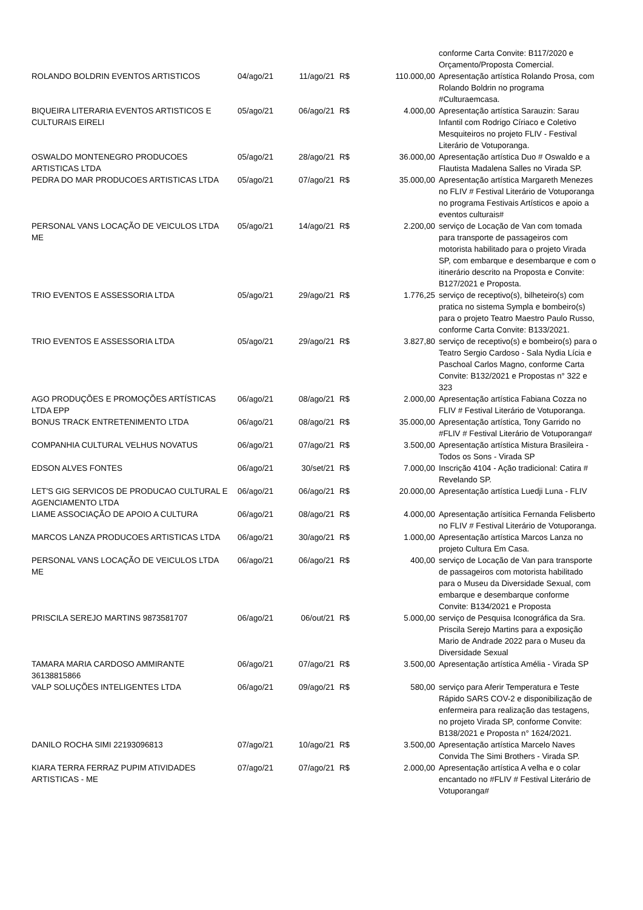| | | | | | conforme Carta Convite: B117/2020 e Orçamento/Proposta Comercial. |
| ROLANDO BOLDRIN EVENTOS ARTISTICOS | 04/ago/21 | 11/ago/21 | R$ | 110.000,00 | Apresentação artística Rolando Prosa, com Rolando Boldrin no programa #Culturaemcasa. |
| BIQUEIRA LITERARIA EVENTOS ARTISTICOS E CULTURAIS EIRELI | 05/ago/21 | 06/ago/21 | R$ | 4.000,00 | Apresentação artística Sarauzin: Sarau Infantil com Rodrigo Círiaco e Coletivo Mesquiteiros no projeto FLIV - Festival Literário de Votuporanga. |
| OSWALDO MONTENEGRO PRODUCOES ARTISTICAS LTDA | 05/ago/21 | 28/ago/21 | R$ | 36.000,00 | Apresentação artística Duo # Oswaldo e a Flautista Madalena Salles no Virada SP. |
| PEDRA DO MAR PRODUCOES ARTISTICAS LTDA | 05/ago/21 | 07/ago/21 | R$ | 35.000,00 | Apresentação artística Margareth Menezes no FLIV # Festival Literário de Votuporanga no programa Festivais Artísticos e apoio a eventos culturais# |
| PERSONAL VANS LOCAÇÃO DE VEICULOS LTDA ME | 05/ago/21 | 14/ago/21 | R$ | 2.200,00 | serviço de Locação de Van com tomada para transporte de passageiros com motorista habilitado para o projeto Virada SP, com embarque e desembarque e com o itinerário descrito na Proposta e Convite: B127/2021 e Proposta. |
| TRIO EVENTOS E ASSESSORIA LTDA | 05/ago/21 | 29/ago/21 | R$ | 1.776,25 | serviço de receptivo(s), bilheteiro(s) com pratica no sistema Sympla e bombeiro(s) para o projeto Teatro Maestro Paulo Russo, conforme Carta Convite: B133/2021. |
| TRIO EVENTOS E ASSESSORIA LTDA | 05/ago/21 | 29/ago/21 | R$ | 3.827,80 | serviço de receptivo(s) e bombeiro(s) para o Teatro Sergio Cardoso - Sala Nydia Lícia e Paschoal Carlos Magno, conforme Carta Convite: B132/2021 e Propostas n° 322 e 323 |
| AGO PRODUÇÕES E PROMOÇÕES ARTÍSTICAS LTDA EPP | 06/ago/21 | 08/ago/21 | R$ | 2.000,00 | Apresentação artística Fabiana Cozza no FLIV # Festival Literário de Votuporanga. |
| BONUS TRACK ENTRETENIMENTO LTDA | 06/ago/21 | 08/ago/21 | R$ | 35.000,00 | Apresentação artística, Tony Garrido no #FLIV # Festival Literário de Votuporanga# |
| COMPANHIA CULTURAL VELHUS NOVATUS | 06/ago/21 | 07/ago/21 | R$ | 3.500,00 | Apresentação artística Mistura Brasileira - Todos os Sons - Virada SP |
| EDSON ALVES FONTES | 06/ago/21 | 30/set/21 | R$ | 7.000,00 | Inscrição 4104 - Ação tradicional: Catira # Revelando SP. |
| LET'S GIG SERVICOS DE PRODUCAO CULTURAL E AGENCIAMENTO LTDA | 06/ago/21 | 06/ago/21 | R$ | 20.000,00 | Apresentação artística Luedji Luna - FLIV |
| LIAME ASSOCIAÇÃO DE APOIO A CULTURA | 06/ago/21 | 08/ago/21 | R$ | 4.000,00 | Apresentação artísitica Fernanda Felisberto no FLIV # Festival Literário de Votuporanga. |
| MARCOS LANZA PRODUCOES ARTISTICAS LTDA | 06/ago/21 | 30/ago/21 | R$ | 1.000,00 | Apresentação artística Marcos Lanza no projeto Cultura Em Casa. |
| PERSONAL VANS LOCAÇÃO DE VEICULOS LTDA ME | 06/ago/21 | 06/ago/21 | R$ | 400,00 | serviço de Locação de Van para transporte de passageiros com motorista habilitado para o Museu da Diversidade Sexual, com embarque e desembarque conforme Convite: B134/2021 e Proposta |
| PRISCILA SEREJO MARTINS 9873581707 | 06/ago/21 | 06/out/21 | R$ | 5.000,00 | serviço de Pesquisa Iconográfica da Sra. Priscila Serejo Martins para a exposição Mario de Andrade 2022 para o Museu da Diversidade Sexual |
| TAMARA MARIA CARDOSO AMMIRANTE 36138815866 | 06/ago/21 | 07/ago/21 | R$ | 3.500,00 | Apresentação artística Amélia - Virada SP |
| VALP SOLUÇÕES INTELIGENTES LTDA | 06/ago/21 | 09/ago/21 | R$ | 580,00 | serviço para Aferir Temperatura e Teste Rápido SARS COV-2 e disponibilização de enfermeira para realização das testagens, no projeto Virada SP, conforme Convite: B138/2021 e Proposta n° 1624/2021. |
| DANILO ROCHA SIMI 22193096813 | 07/ago/21 | 10/ago/21 | R$ | 3.500,00 | Apresentação artística Marcelo Naves Convida The Simi Brothers - Virada SP. |
| KIARA TERRA FERRAZ PUPIM ATIVIDADES ARTISTICAS - ME | 07/ago/21 | 07/ago/21 | R$ | 2.000,00 | Apresentação artística A velha e o colar encantado no #FLIV # Festival Literário de Votuporanga# |